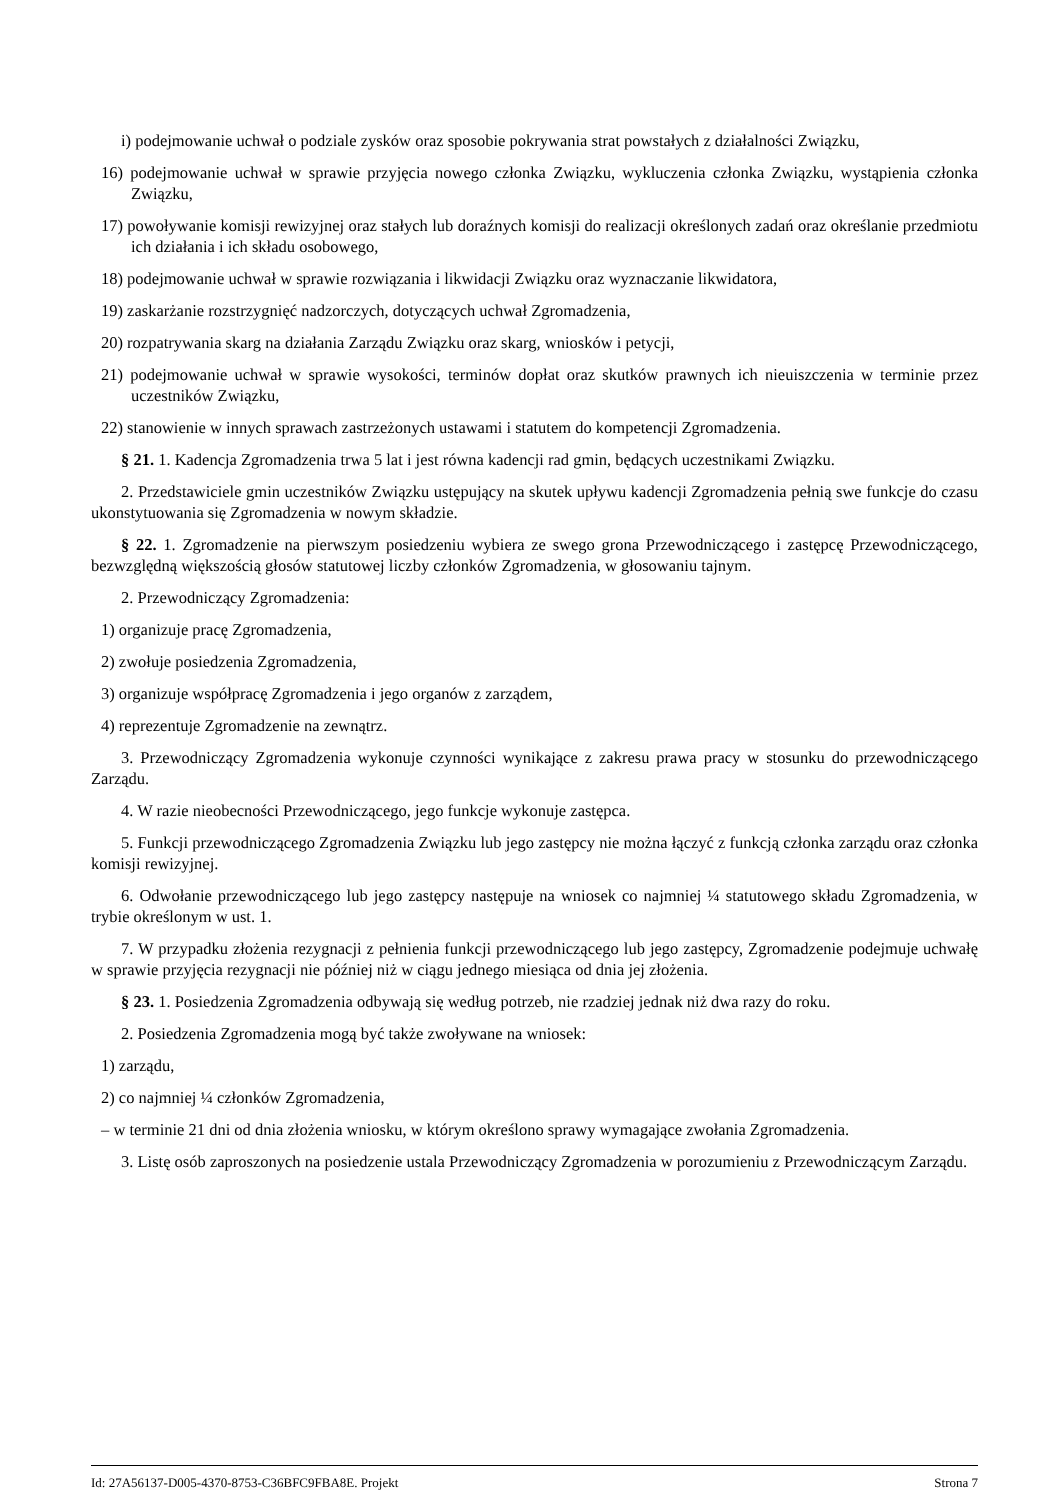i) podejmowanie uchwał o podziale zysków oraz sposobie pokrywania strat powstałych z działalności Związku,
16) podejmowanie uchwał w sprawie przyjęcia nowego członka Związku, wykluczenia członka Związku, wystąpienia członka Związku,
17) powoływanie komisji rewizyjnej oraz stałych lub doraźnych komisji do realizacji określonych zadań oraz określanie przedmiotu ich działania i ich składu osobowego,
18) podejmowanie uchwał w sprawie rozwiązania i likwidacji Związku oraz wyznaczanie likwidatora,
19) zaskarżanie rozstrzygnięć nadzorczych, dotyczących uchwał Zgromadzenia,
20) rozpatrywania skarg na działania Zarządu Związku oraz skarg, wniosków i petycji,
21) podejmowanie uchwał w sprawie wysokości, terminów dopłat oraz skutków prawnych ich nieuiszczenia w terminie przez uczestników Związku,
22) stanowienie w innych sprawach zastrzeżonych ustawami i statutem do kompetencji Zgromadzenia.
§ 21. 1. Kadencja Zgromadzenia trwa 5 lat i jest równa kadencji rad gmin, będących uczestnikami Związku.
2. Przedstawiciele gmin uczestników Związku ustępujący na skutek upływu kadencji Zgromadzenia pełnią swe funkcje do czasu ukonstytuowania się Zgromadzenia w nowym składzie.
§ 22. 1. Zgromadzenie na pierwszym posiedzeniu wybiera ze swego grona Przewodniczącego i zastępcę Przewodniczącego, bezwzględną większością głosów statutowej liczby członków Zgromadzenia, w głosowaniu tajnym.
2. Przewodniczący Zgromadzenia:
1) organizuje pracę Zgromadzenia,
2) zwołuje posiedzenia Zgromadzenia,
3) organizuje współpracę Zgromadzenia i jego organów z zarządem,
4) reprezentuje Zgromadzenie na zewnątrz.
3. Przewodniczący Zgromadzenia wykonuje czynności wynikające z zakresu prawa pracy w stosunku do przewodniczącego Zarządu.
4. W razie nieobecności Przewodniczącego, jego funkcje wykonuje zastępca.
5. Funkcji przewodniczącego Zgromadzenia Związku lub jego zastępcy nie można łączyć z funkcją członka zarządu oraz członka komisji rewizyjnej.
6. Odwołanie przewodniczącego lub jego zastępcy następuje na wniosek co najmniej ¼ statutowego składu Zgromadzenia, w trybie określonym w ust. 1.
7. W przypadku złożenia rezygnacji z pełnienia funkcji przewodniczącego lub jego zastępcy, Zgromadzenie podejmuje uchwałę w sprawie przyjęcia rezygnacji nie później niż w ciągu jednego miesiąca od dnia jej złożenia.
§ 23. 1. Posiedzenia Zgromadzenia odbywają się według potrzeb, nie rzadziej jednak niż dwa razy do roku.
2. Posiedzenia Zgromadzenia mogą być także zwoływane na wniosek:
1) zarządu,
2) co najmniej ¼ członków Zgromadzenia,
– w terminie 21 dni od dnia złożenia wniosku, w którym określono sprawy wymagające zwołania Zgromadzenia.
3. Listę osób zaproszonych na posiedzenie ustala Przewodniczący Zgromadzenia w porozumieniu z Przewodniczącym Zarządu.
Id: 27A56137-D005-4370-8753-C36BFC9FBA8E. Projekt Strona 7